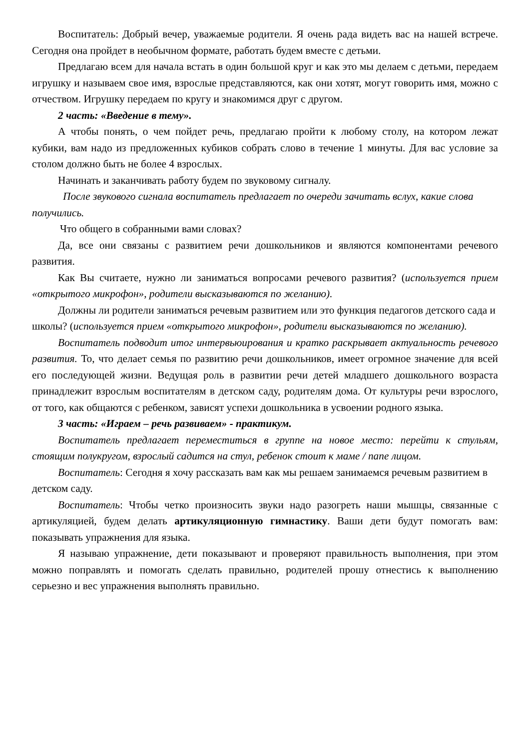Воспитатель: Добрый вечер, уважаемые родители. Я очень рада видеть вас на нашей встрече. Сегодня она пройдет в необычном формате, работать будем вместе с детьми.
Предлагаю всем для начала встать в один большой круг и как это мы делаем с детьми, передаем игрушку и называем свое имя, взрослые представляются, как они хотят, могут говорить имя, можно с отчеством. Игрушку передаем по кругу и знакомимся друг с другом.
2 часть: «Введение в тему».
А чтобы понять, о чем пойдет речь, предлагаю пройти к любому столу, на котором лежат кубики, вам надо из предложенных кубиков собрать слово в течение 1 минуты. Для вас условие за столом должно быть не более 4 взрослых.
Начинать и заканчивать работу будем по звуковому сигналу.
После звукового сигнала воспитатель предлагает по очереди зачитать вслух, какие слова получились.
Что общего в собранными вами словах?
Да, все они связаны с развитием речи дошкольников и являются компонентами речевого развития.
Как Вы считаете, нужно ли заниматься вопросами речевого развития? (используется прием «открытого микрофон», родители высказываются по желанию).
Должны ли родители заниматься речевым развитием или это функция педагогов детского сада и школы? (используется прием «открытого микрофон», родители высказываются по желанию).
Воспитатель подводит итог интервьюирования и кратко раскрывает актуальность речевого развития. То, что делает семья по развитию речи дошкольников, имеет огромное значение для всей его последующей жизни. Ведущая роль в развитии речи детей младшего дошкольного возраста принадлежит взрослым воспитателям в детском саду, родителям дома. От культуры речи взрослого, от того, как общаются с ребенком, зависят успехи дошкольника в усвоении родного языка.
3 часть: «Играем – речь развиваем» - практикум.
Воспитатель предлагает переместиться в группе на новое место: перейти к стульям, стоящим полукругом, взрослый садится на стул, ребенок стоит к маме / папе лицом.
Воспитатель: Сегодня я хочу рассказать вам как мы решаем занимаемся речевым развитием в детском саду.
Воспитатель: Чтобы четко произносить звуки надо разогреть наши мышцы, связанные с артикуляцией, будем делать артикуляционную гимнастику. Ваши дети будут помогать вам: показывать упражнения для языка.
Я называю упражнение, дети показывают и проверяют правильность выполнения, при этом можно поправлять и помогать сделать правильно, родителей прошу отнестись к выполнению серьезно и вес упражнения выполнять правильно.